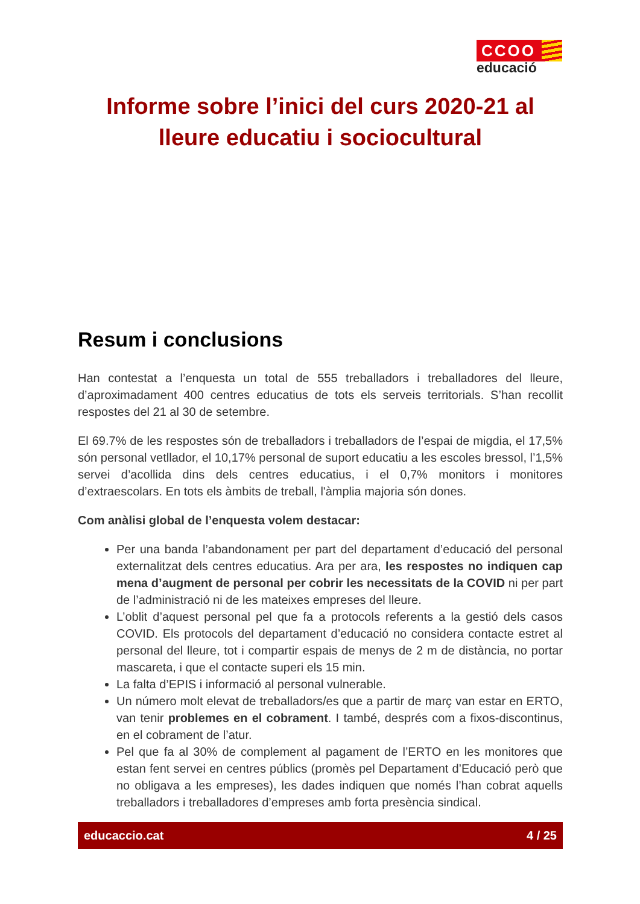CCOO
educació
Informe sobre l’inici del curs 2020-21 al lleure educatiu i sociocultural
Resum i conclusions
Han contestat a l’enquesta un total de 555 treballadors i treballadores del lleure, d’aproximadament 400 centres educatius de tots els serveis territorials. S’han recollit respostes del 21 al 30 de setembre.
El 69.7% de les respostes són de treballadors i treballadors de l’espai de migdia, el 17,5% són personal vetllador, el 10,17% personal de suport educatiu a les escoles bressol, l’1,5% servei d’acollida dins dels centres educatius, i el 0,7% monitors i monitores d’extraescolars. En tots els àmbits de treball, l'àmplia majoria són dones.
Com anàlisi global de l’enquesta volem destacar:
Per una banda l’abandonament per part del departament d’educació del personal externalitzat dels centres educatius. Ara per ara, les respostes no indiquen cap mena d’augment de personal per cobrir les necessitats de la COVID ni per part de l’administració ni de les mateixes empreses del lleure.
L’oblit d’aquest personal pel que fa a protocols referents a la gestió dels casos COVID. Els protocols del departament d’educació no considera contacte estret al personal del lleure, tot i compartir espais de menys de 2 m de distància, no portar mascareta, i que el contacte superi els 15 min.
La falta d’EPIS i informació al personal vulnerable.
Un número molt elevat de treballadors/es que a partir de març van estar en ERTO, van tenir problemes en el cobrament. I també, després com a fixos-discontinus, en el cobrament de l’atur.
Pel que fa al 30% de complement al pagament de l’ERTO en les monitores que estan fent servei en centres públics (promès pel Departament d’Educació però que no obligava a les empreses), les dades indiquen que només l’han cobrat aquells treballadors i treballadores d’empreses amb forta presència sindical.
educaccio.cat 4 / 25